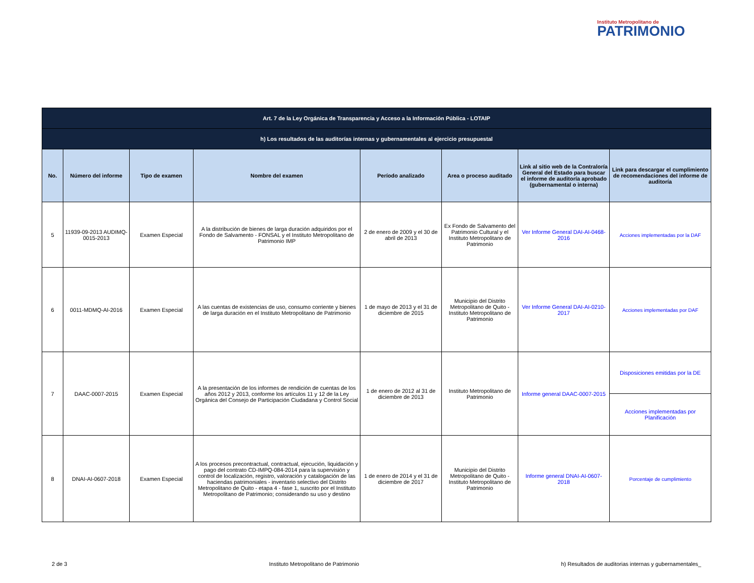Instituto Metropolitano de
PATRIMONIO
| Art. 7 de la Ley Orgánica de Transparencia y Acceso a la Información Pública - LOTAIP | | | | | | | |
| h) Los resultados de las auditorías internas y gubernamentales al ejercicio presupuestal | | | | | | | |
| No. | Número del informe | Tipo de examen | Nombre del examen | Período analizado | Area o proceso auditado | Link al sitio web de la Contraloría General del Estado para buscar el informe de auditoría aprobado (gubernamental o interna) | Link para descargar el cumplimiento de recomendaciones del informe de auditoría |
| 5 | 11939-09-2013 AUDIMQ-0015-2013 | Examen Especial | A la distribución de bienes de larga duración adquiridos por el Fondo de Salvamento - FONSAL y el Instituto Metropolitano de Patrimonio IMP | 2 de enero de 2009 y el 30 de abril de 2013 | Ex Fondo de Salvamento del Patrimonio Cultural y el Instituto Metropolitano de Patrimonio | Ver Informe General DAI-AI-0468-2016 | Acciones implementadas por la DAF |
| 6 | 0011-MDMQ-AI-2016 | Examen Especial | A las cuentas de existencias de uso, consumo corriente y bienes de larga duración en el Instituto Metropolitano de Patrimonio | 1 de mayo de 2013 y el 31 de diciembre de 2015 | Municipio del Distrito Metropolitano de Quito - Instituto Metropolitano de Patrimonio | Ver Informe General DAI-AI-0210-2017 | Acciones implementadas por DAF |
| 7 | DAAC-0007-2015 | Examen Especial | A la presentación de los informes de rendición de cuentas de los años 2012 y 2013, conforme los artículos 11 y 12 de la Ley Orgánica del Consejo de Participación Ciudadana y Control Social | 1 de enero de 2012 al 31 de diciembre de 2013 | Instituto Metropolitano de Patrimonio | Informe general DAAC-0007-2015 | Disposiciones emitidas por la DE |
| | | | | | | | Acciones implementadas por Planificación |
| 8 | DNAI-AI-0607-2018 | Examen Especial | A los procesos precontractual, contractual, ejecución, liquidación y pago del contrato CD-IMPQ-084-2014 para la supervisión y control de localización, registro, valoración y catalogación de las haciendas patrimoniales - inventario selectivo del Distrito Metropolitano de Quito - etapa 4 - fase 1, suscrito por el Instituto Metropolitano de Patrimonio; considerando su uso y destino | 1 de enero de 2014 y el 31 de diciembre de 2017 | Municipio del Distrito Metropolitano de Quito - Instituto Metropolitano de Patrimonio | Informe general DNAI-AI-0607-2018 | Porcentaje de cumplimiento |
2 de 3 Instituto Metropolitano de Patrimonio h) Resultados de auditorias internas y gubernamentales_